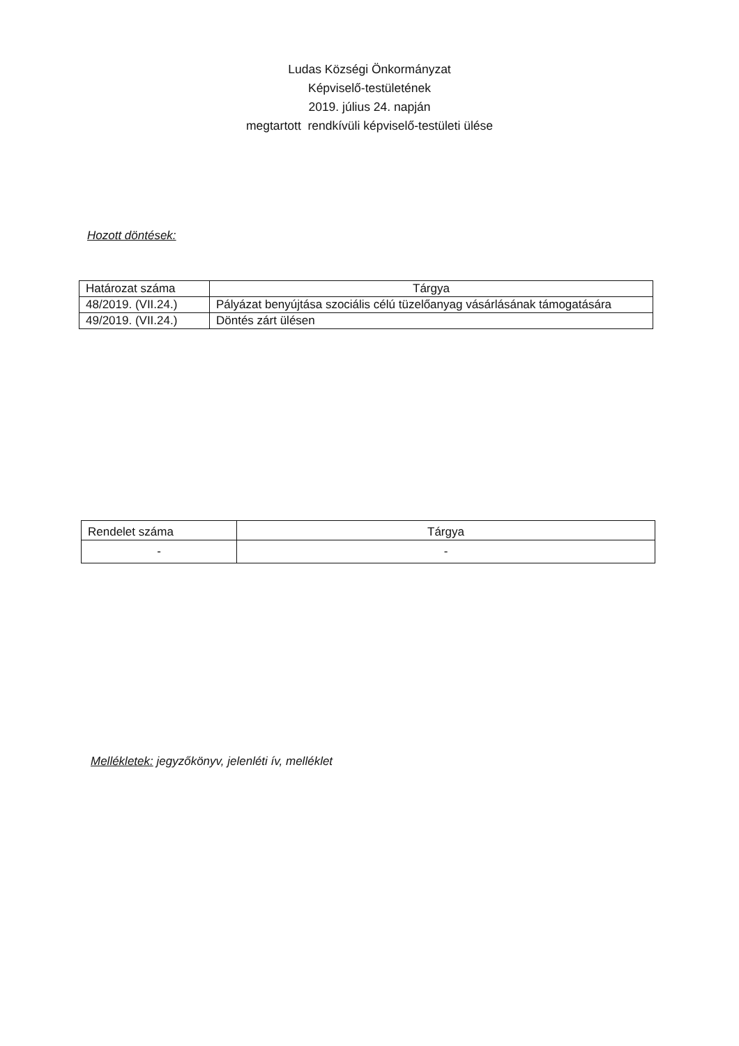Ludas Községi Önkormányzat
Képviselő-testületének
2019. július 24. napján
megtartott rendkívüli képviselő-testületi ülése
Hozott döntések:
| Határozat száma | Tárgya |
| --- | --- |
| 48/2019. (VII.24.) | Pályázat benyújtása szociális célú tüzelőanyag vásárlásának támogatására |
| 49/2019. (VII.24.) | Döntés zárt ülésen |
| Rendelet száma | Tárgya |
| --- | --- |
| - | - |
Mellékletek: jegyzőkönyv, jelenléti ív, melléklet